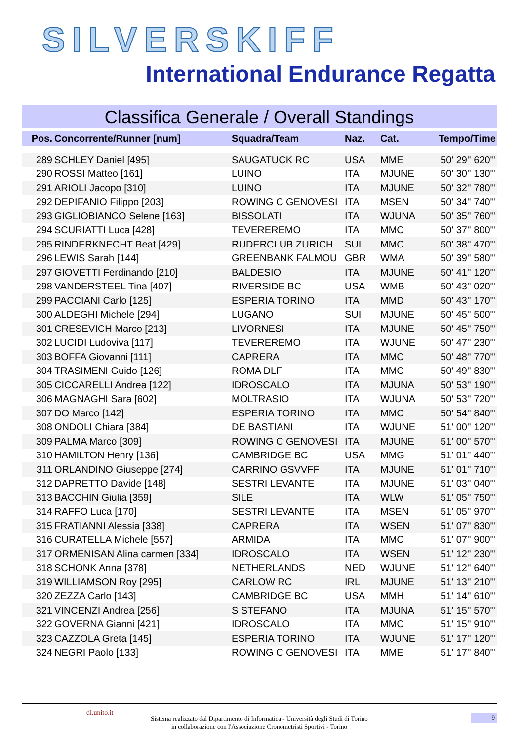SILVERSKIFF
International Endurance Regatta
Classifica Generale / Overall Standings
| Pos. | Concorrente/Runner [num] | Squadra/Team | Naz. | Cat. | Tempo/Time |
| --- | --- | --- | --- | --- | --- |
| 289 | SCHLEY Daniel [495] | SAUGATUCK RC | USA | MME | 50' 29'' 620''' |
| 290 | ROSSI Matteo [161] | LUINO | ITA | MJUNE | 50' 30'' 130''' |
| 291 | ARIOLI Jacopo [310] | LUINO | ITA | MJUNE | 50' 32'' 780''' |
| 292 | DEPIFANIO Filippo [203] | ROWING C GENOVESI | ITA | MSEN | 50' 34'' 740''' |
| 293 | GIGLIOBIANCO Selene [163] | BISSOLATI | ITA | WJUNA | 50' 35'' 760''' |
| 294 | SCURIATTI Luca [428] | TEVEREREMO | ITA | MMC | 50' 37'' 800''' |
| 295 | RINDERKNECHT Beat [429] | RUDERCLUB ZURICH | SUI | MMC | 50' 38'' 470''' |
| 296 | LEWIS Sarah [144] | GREENBANK FALMOU | GBR | WMA | 50' 39'' 580''' |
| 297 | GIOVETTI Ferdinando [210] | BALDESIO | ITA | MJUNE | 50' 41'' 120''' |
| 298 | VANDERSTEEL Tina [407] | RIVERSIDE BC | USA | WMB | 50' 43'' 020''' |
| 299 | PACCIANI Carlo [125] | ESPERIA TORINO | ITA | MMD | 50' 43'' 170''' |
| 300 | ALDEGHI Michele [294] | LUGANO | SUI | MJUNE | 50' 45'' 500''' |
| 301 | CRESEVICH Marco [213] | LIVORNESI | ITA | MJUNE | 50' 45'' 750''' |
| 302 | LUCIDI Ludoviva [117] | TEVEREREMO | ITA | WJUNE | 50' 47'' 230''' |
| 303 | BOFFA Giovanni [111] | CAPRERA | ITA | MMC | 50' 48'' 770''' |
| 304 | TRASIMENI Guido [126] | ROMA DLF | ITA | MMC | 50' 49'' 830''' |
| 305 | CICCARELLI Andrea [122] | IDROSCALO | ITA | MJUNA | 50' 53'' 190''' |
| 306 | MAGNAGHI Sara [602] | MOLTRASIO | ITA | WJUNA | 50' 53'' 720''' |
| 307 | DO Marco [142] | ESPERIA TORINO | ITA | MMC | 50' 54'' 840''' |
| 308 | ONDOLI Chiara [384] | DE BASTIANI | ITA | WJUNE | 51' 00'' 120''' |
| 309 | PALMA Marco [309] | ROWING C GENOVESI | ITA | MJUNE | 51' 00'' 570''' |
| 310 | HAMILTON Henry [136] | CAMBRIDGE BC | USA | MMG | 51' 01'' 440''' |
| 311 | ORLANDINO Giuseppe [274] | CARRINO GSVVFF | ITA | MJUNE | 51' 01'' 710''' |
| 312 | DAPRETTO Davide [148] | SESTRI LEVANTE | ITA | MJUNE | 51' 03'' 040''' |
| 313 | BACCHIN Giulia [359] | SILE | ITA | WLW | 51' 05'' 750''' |
| 314 | RAFFO Luca [170] | SESTRI LEVANTE | ITA | MSEN | 51' 05'' 970''' |
| 315 | FRATIANNI Alessia [338] | CAPRERA | ITA | WSEN | 51' 07'' 830''' |
| 316 | CURATELLA Michele [557] | ARMIDA | ITA | MMC | 51' 07'' 900''' |
| 317 | ORMENISAN Alina carmen [334] | IDROSCALO | ITA | WSEN | 51' 12'' 230''' |
| 318 | SCHONK Anna [378] | NETHERLANDS | NED | WJUNE | 51' 12'' 640''' |
| 319 | WILLIAMSON Roy [295] | CARLOW RC | IRL | MJUNE | 51' 13'' 210''' |
| 320 | ZEZZA Carlo [143] | CAMBRIDGE BC | USA | MMH | 51' 14'' 610''' |
| 321 | VINCENZI Andrea [256] | S STEFANO | ITA | MJUNA | 51' 15'' 570''' |
| 322 | GOVERNA Gianni [421] | IDROSCALO | ITA | MMC | 51' 15'' 910''' |
| 323 | CAZZOLA Greta [145] | ESPERIA TORINO | ITA | WJUNE | 51' 17'' 120''' |
| 324 | NEGRI Paolo [133] | ROWING C GENOVESI | ITA | MME | 51' 17'' 840''' |
di.unito.it
Sistema realizzato dal Dipartimento di Informatica - Università degli Studi di Torino
in collaborazione con l'Associazione Cronometristi Sportivi - Torino
9